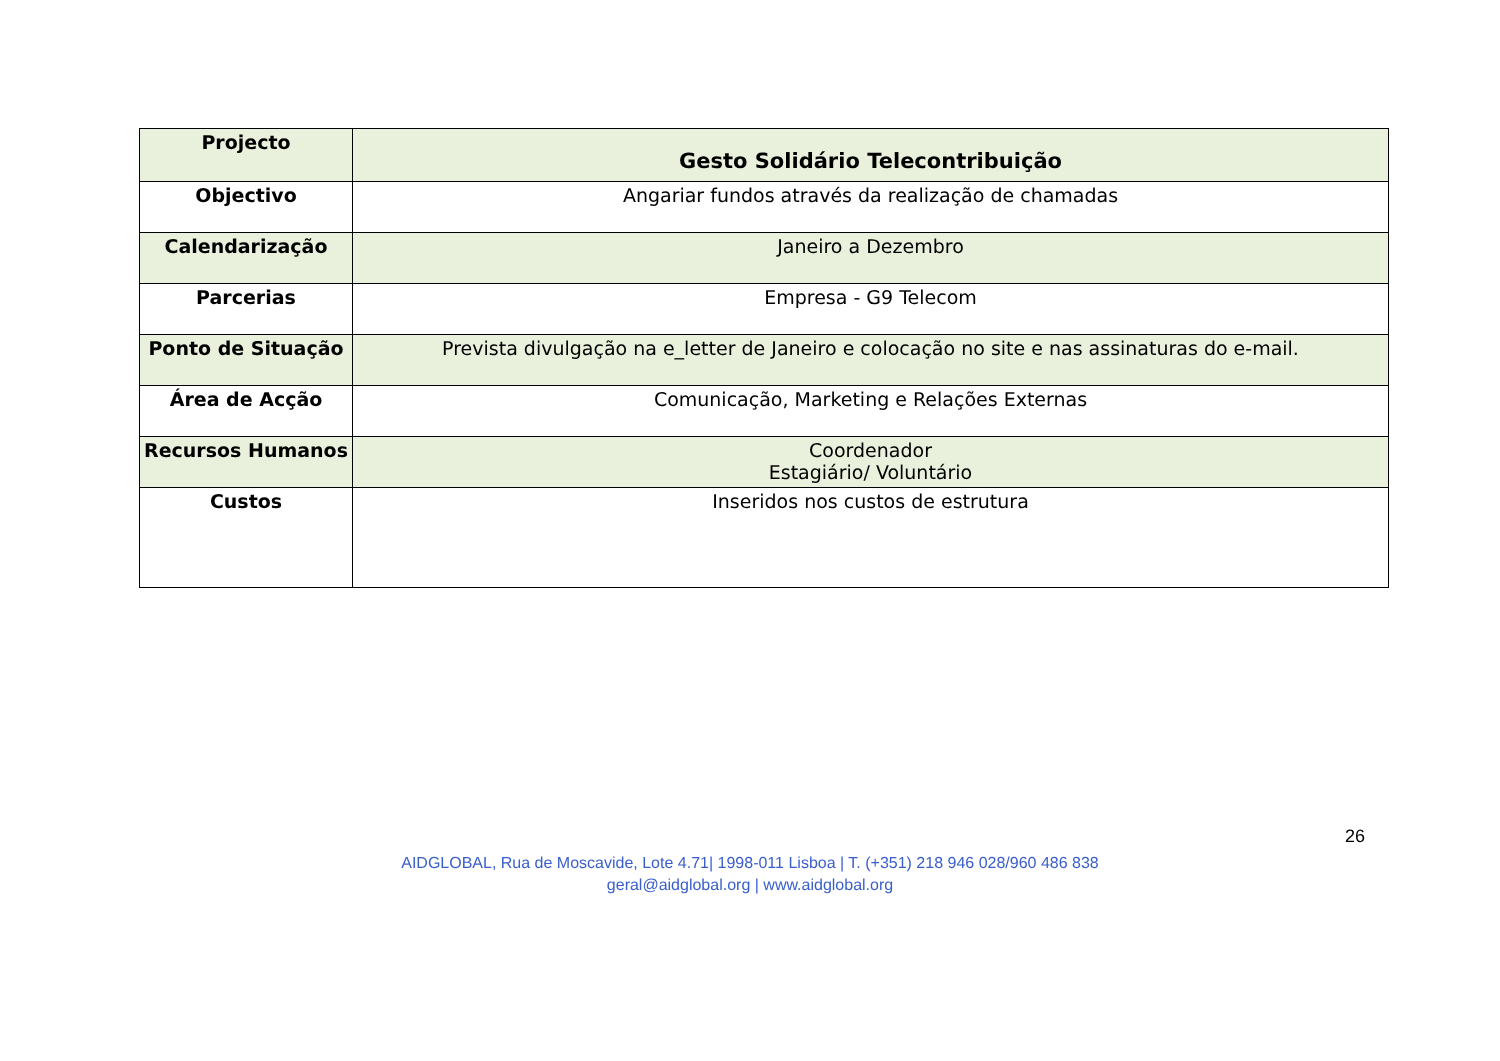| Projecto | Gesto Solidário Telecontribuição |
| Objectivo | Angariar fundos através da realização de chamadas |
| Calendarização | Janeiro a Dezembro |
| Parcerias | Empresa - G9 Telecom |
| Ponto de Situação | Prevista divulgação na e_letter de Janeiro e colocação no site e nas assinaturas do e-mail. |
| Área de Acção | Comunicação, Marketing e Relações Externas |
| Recursos Humanos | Coordenador Estagiário/ Voluntário |
| Custos | Inseridos nos custos de estrutura |
26
AIDGLOBAL, Rua de Moscavide, Lote 4.71| 1998-011 Lisboa | T. (+351) 218 946 028/960 486 838
geral@aidglobal.org | www.aidglobal.org